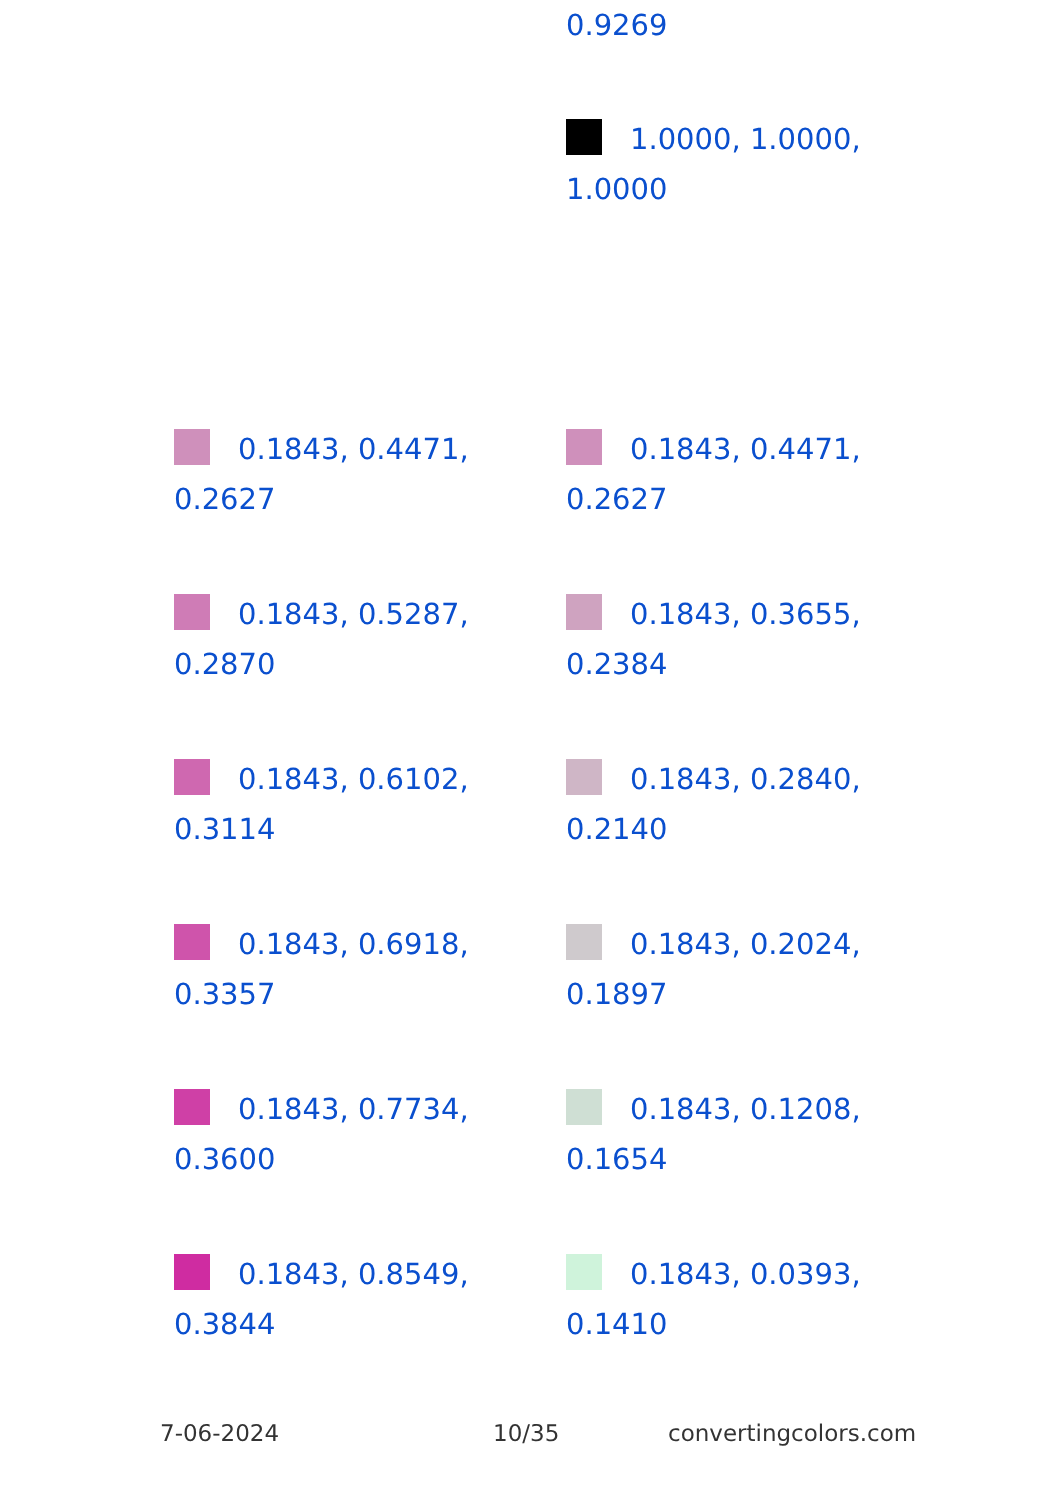0.9269
1.0000, 1.0000, 1.0000
0.1843, 0.4471, 0.2627
0.1843, 0.4471, 0.2627
0.1843, 0.5287, 0.2870
0.1843, 0.3655, 0.2384
0.1843, 0.6102, 0.3114
0.1843, 0.2840, 0.2140
0.1843, 0.6918, 0.3357
0.1843, 0.2024, 0.1897
0.1843, 0.7734, 0.3600
0.1843, 0.1208, 0.1654
0.1843, 0.8549, 0.3844
0.1843, 0.0393, 0.1410
7-06-2024 10/35 convertingcolors.com